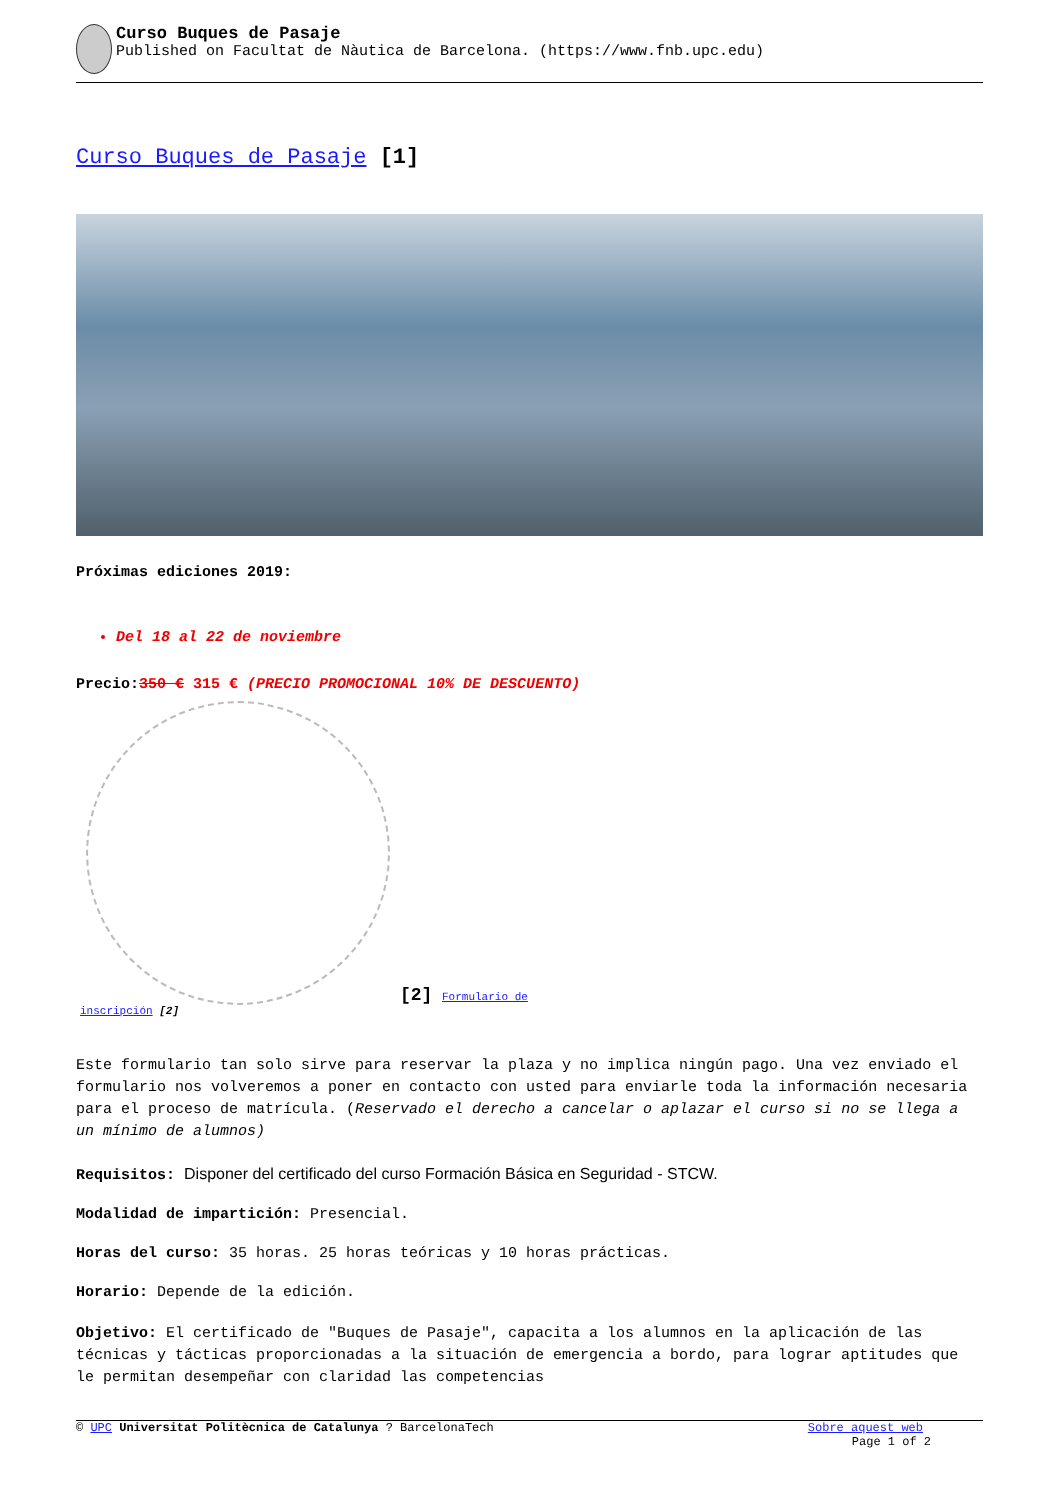Curso Buques de Pasaje
Published on Facultat de Nàutica de Barcelona. (https://www.fnb.upc.edu)
Curso Buques de Pasaje [1]
Próximas ediciones 2019:
Del 18 al 22 de noviembre
Precio: 350 € 315 € (PRECIO PROMOCIONAL 10% DE DESCUENTO)
[2] Formulario de
inscripción [2]
Este formulario tan solo sirve para reservar la plaza y no implica ningún pago. Una vez enviado el formulario nos volveremos a poner en contacto con usted para enviarle toda la información necesaria para el proceso de matrícula. (Reservado el derecho a cancelar o aplazar el curso si no se llega a un mínimo de alumnos)
Requisitos: Disponer del certificado del curso Formación Básica en Seguridad - STCW.
Modalidad de impartición: Presencial.
Horas del curso: 35 horas. 25 horas teóricas y 10 horas prácticas.
Horario: Depende de la edición.
Objetivo: El certificado de "Buques de Pasaje", capacita a los alumnos en la aplicación de las técnicas y tácticas proporcionadas a la situación de emergencia a bordo, para lograr aptitudes que le permitan desempeñar con claridad las competencias
© UPC Universitat Politècnica de Catalunya ? BarcelonaTech Sobre aquest web
Page 1 of 2